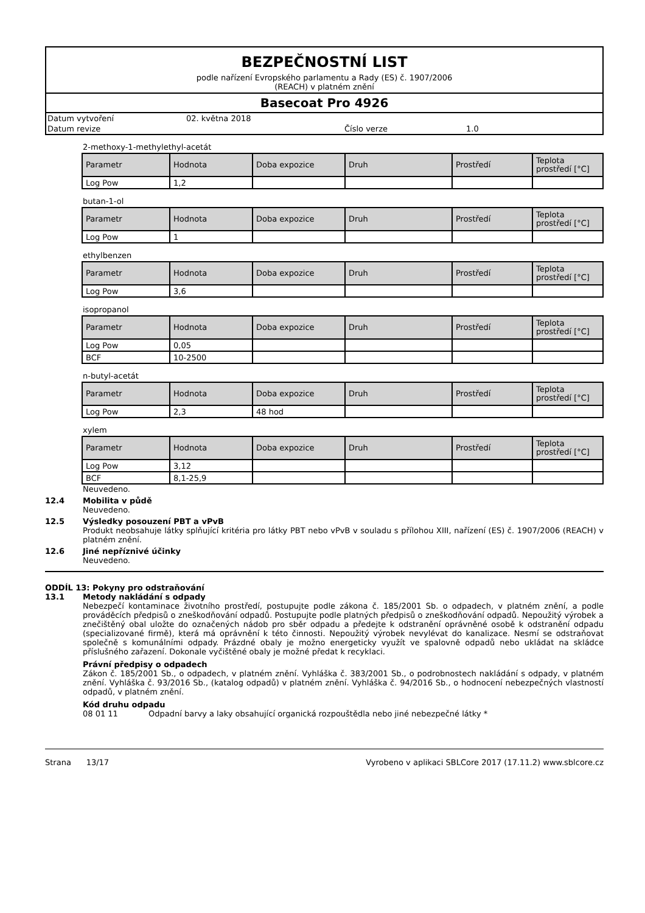BEZPEČNOSTNÍ LIST
podle nařízení Evropského parlamentu a Rady (ES) č. 1907/2006
(REACH) v platném znění
Basecoat Pro 4926
Datum vytvoření 02. května 2018 Datum revize Číslo verze 1.0
2-methoxy-1-methylethyl-acetát
| Parametr | Hodnota | Doba expozice | Druh | Prostředí | Teplota prostředí [°C] |
| Log Pow | 1,2 | | | | |
butan-1-ol
| Parametr | Hodnota | Doba expozice | Druh | Prostředí | Teplota prostředí [°C] |
| Log Pow | 1 | | | | |
ethylbenzen
| Parametr | Hodnota | Doba expozice | Druh | Prostředí | Teplota prostředí [°C] |
| Log Pow | 3,6 | | | | |
isopropanol
| Parametr | Hodnota | Doba expozice | Druh | Prostředí | Teplota prostředí [°C] |
| Log Pow | 0,05 | | | | |
| BCF | 10-2500 | | | | |
n-butyl-acetát
| Parametr | Hodnota | Doba expozice | Druh | Prostředí | Teplota prostředí [°C] |
| Log Pow | 2,3 | 48 hod | | | |
xylem
| Parametr | Hodnota | Doba expozice | Druh | Prostředí | Teplota prostředí [°C] |
| Log Pow | 3,12 | | | | |
| BCF | 8,1-25,9 | | | | |
Neuvedeno.
12.4 Mobilita v půdě
Neuvedeno.
12.5 Výsledky posouzení PBT a vPvB
Produkt neobsahuje látky splňující kritéria pro látky PBT nebo vPvB v souladu s přílohou XIII, nařízení (ES) č. 1907/2006 (REACH) v platném znění.
12.6 Jiné nepříznivé účinky
Neuvedeno.
ODDÍL 13: Pokyny pro odstraňování
13.1 Metody nakládání s odpady
Nebezpečí kontaminace životního prostředí, postupujte podle zákona č. 185/2001 Sb. o odpadech, v platném znění, a podle prováděcích předpisů o zneškodňování odpadů. Postupujte podle platných předpisů o zneškodňování odpadů. Nepoužitý výrobek a znečištěný obal uložte do označených nádob pro sběr odpadu a předejte k odstranění oprávněné osobě k odstranění odpadu (specializované firmě), která má oprávnění k této činnosti. Nepoužitý výrobek nevylévat do kanalizace. Nesmí se odstraňovat společně s komunálními odpady. Prázdné obaly je možno energeticky využít ve spalovně odpadů nebo ukládat na skládce příslušného zařazení. Dokonale vyčištěné obaly je možné předat k recyklaci.
Právní předpisy o odpadech
Zákon č. 185/2001 Sb., o odpadech, v platném znění. Vyhláška č. 383/2001 Sb., o podrobnostech nakládání s odpady, v platném znění. Vyhláška č. 93/2016 Sb., (katalog odpadů) v platném znění. Vyhláška č. 94/2016 Sb., o hodnocení nebezpečných vlastností odpadů, v platném znění.
Kód druhu odpadu
08 01 11 Odpadní barvy a laky obsahující organická rozpouštědla nebo jiné nebezpečné látky *
Strana 13/17 Vyrobeno v aplikaci SBLCore 2017 (17.11.2) www.sblcore.cz